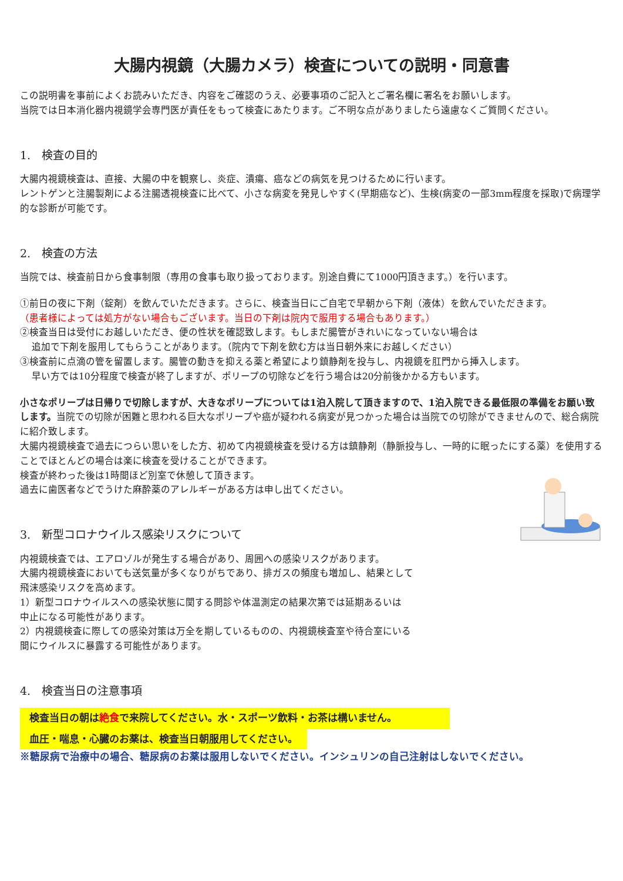大腸内視鏡（大腸カメラ）検査についての説明・同意書
この説明書を事前によくお読みいただき、内容をご確認のうえ、必要事項のご記入とご署名欄に署名をお願いします。
当院では日本消化器内視鏡学会専門医が責任をもって検査にあたります。ご不明な点がありましたら遠慮なくご質問ください。
1.　検査の目的
大腸内視鏡検査は、直接、大腸の中を観察し、炎症、潰瘍、癌などの病気を見つけるために行います。
レントゲンと注腸製剤による注腸透視検査に比べて、小さな病変を発見しやすく(早期癌など)、生検(病変の一部3mm程度を採取)で病理学的な診断が可能です。
2.　検査の方法
当院では、検査前日から食事制限（専用の食事も取り扱っております。別途自費にて1000円頂きます。）を行います。
①前日の夜に下剤（錠剤）を飲んでいただきます。さらに、検査当日にご自宅で早朝から下剤（液体）を飲んでいただきます。
（患者様によっては処方がない場合もございます。当日の下剤は院内で服用する場合もあります。）
②検査当日は受付にお越しいただき、便の性状を確認致します。もしまだ腸管がきれいになっていない場合は
追加で下剤を服用してもらうことがあります。（院内で下剤を飲む方は当日朝外来にお越しください）
③検査前に点滴の管を留置します。腸管の動きを抑える薬と希望により鎮静剤を投与し、内視鏡を肛門から挿入します。
早い方では10分程度で検査が終了しますが、ポリープの切除などを行う場合は20分前後かかる方もいます。
小さなポリープは日帰りで切除しますが、大きなポリープについては1泊入院して頂きますので、1泊入院できる最低限の準備をお願い致します。当院での切除が困難と思われる巨大なポリープや癌が疑われる病変が見つかった場合は当院での切除ができませんので、総合病院に紹介致します。
大腸内視鏡検査で過去につらい思いをした方、初めて内視鏡検査を受ける方は鎮静剤（静脈投与し、一時的に眠ったにする薬）を使用することでほとんどの場合は楽に検査を受けることができます。
検査が終わった後は1時間ほど別室で休憩して頂きます。
過去に歯医者などでうけた麻酔薬のアレルギーがある方は申し出てください。
3.　新型コロナウイルス感染リスクについて
内視鏡検査では、エアロゾルが発生する場合があり、周囲への感染リスクがあります。
大腸内視鏡検査においても送気量が多くなりがちであり、排ガスの頻度も増加し、結果として
飛沫感染リスクを高めます。
1）新型コロナウイルスへの感染状態に関する問診や体温測定の結果次第では延期あるいは
中止になる可能性があります。
2）内視鏡検査に際しての感染対策は万全を期しているものの、内視鏡検査室や待合室にいる
間にウイルスに暴露する可能性があります。
4.　検査当日の注意事項
検査当日の朝は絶食で来院してください。水・スポーツ飲料・お茶は構いません。
血圧・喘息・心臓のお薬は、検査当日朝服用してください。
※糖尿病で治療中の場合、糖尿病のお薬は服用しないでください。インシュリンの自己注射はしないでください。